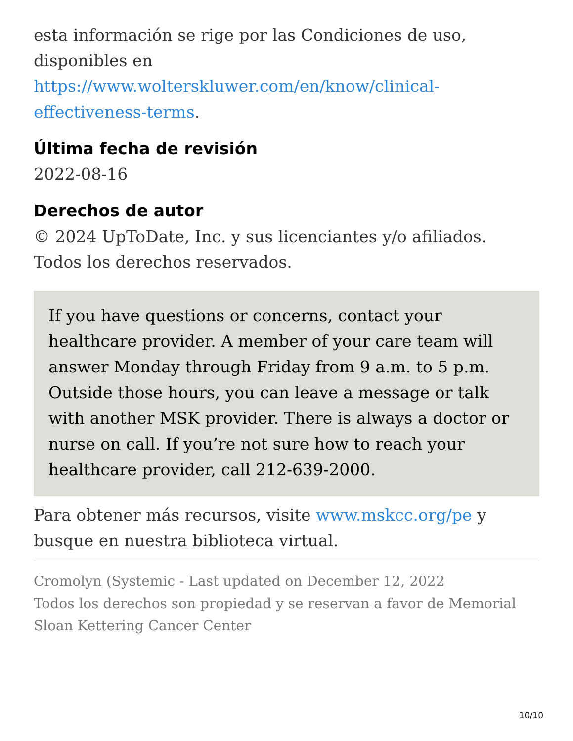esta información se rige por las Condiciones de uso, disponibles en https://www.wolterskluwer.com/en/know/clinical-effectiveness-terms.
Última fecha de revisión
2022-08-16
Derechos de autor
© 2024 UpToDate, Inc. y sus licenciantes y/o afiliados. Todos los derechos reservados.
If you have questions or concerns, contact your healthcare provider. A member of your care team will answer Monday through Friday from 9 a.m. to 5 p.m. Outside those hours, you can leave a message or talk with another MSK provider. There is always a doctor or nurse on call. If you’re not sure how to reach your healthcare provider, call 212-639-2000.
Para obtener más recursos, visite www.mskcc.org/pe y busque en nuestra biblioteca virtual.
Cromolyn (Systemic - Last updated on December 12, 2022
Todos los derechos son propiedad y se reservan a favor de Memorial Sloan Kettering Cancer Center
10/10